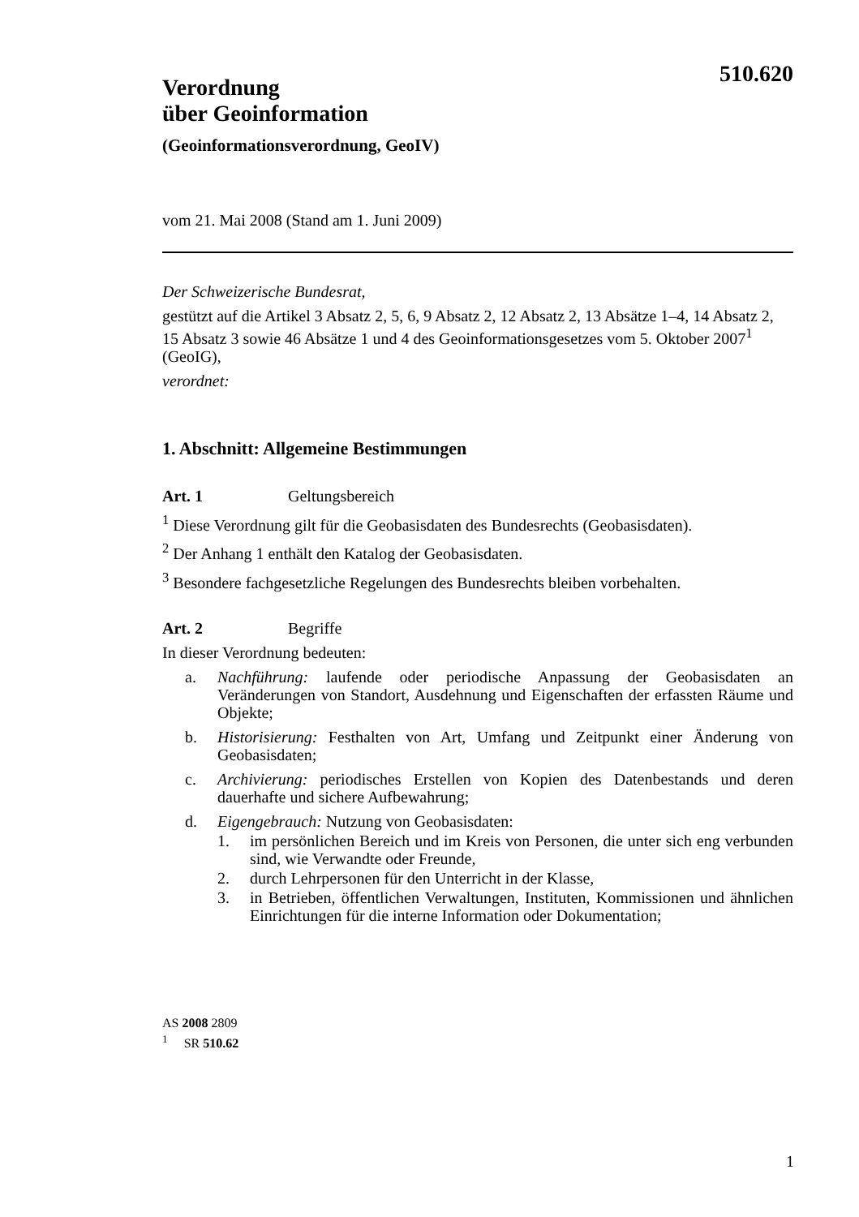510.620
Verordnung
über Geoinformation
(Geoinformationsverordnung, GeoIV)
vom 21. Mai 2008 (Stand am 1. Juni 2009)
Der Schweizerische Bundesrat,
gestützt auf die Artikel 3 Absatz 2, 5, 6, 9 Absatz 2, 12 Absatz 2, 13 Absätze 1–4, 14 Absatz 2, 15 Absatz 3 sowie 46 Absätze 1 und 4 des Geoinformationsgesetzes vom 5. Oktober 2007<sup>1</sup> (GeoIG),
verordnet:
1. Abschnitt: Allgemeine Bestimmungen
Art. 1 Geltungsbereich
<sup>1</sup> Diese Verordnung gilt für die Geobasisdaten des Bundesrechts (Geobasisdaten).
<sup>2</sup> Der Anhang 1 enthält den Katalog der Geobasisdaten.
<sup>3</sup> Besondere fachgesetzliche Regelungen des Bundesrechts bleiben vorbehalten.
Art. 2 Begriffe
In dieser Verordnung bedeuten:
a. Nachführung: laufende oder periodische Anpassung der Geobasisdaten an Veränderungen von Standort, Ausdehnung und Eigenschaften der erfassten Räume und Objekte;
b. Historisierung: Festhalten von Art, Umfang und Zeitpunkt einer Änderung von Geobasisdaten;
c. Archivierung: periodisches Erstellen von Kopien des Datenbestands und deren dauerhafte und sichere Aufbewahrung;
d. Eigengebrauch: Nutzung von Geobasisdaten:
1. im persönlichen Bereich und im Kreis von Personen, die unter sich eng verbunden sind, wie Verwandte oder Freunde,
2. durch Lehrpersonen für den Unterricht in der Klasse,
3. in Betrieben, öffentlichen Verwaltungen, Instituten, Kommissionen und ähnlichen Einrichtungen für die interne Information oder Dokumentation;
AS 2008 2809
<sup>1</sup> SR 510.62
1